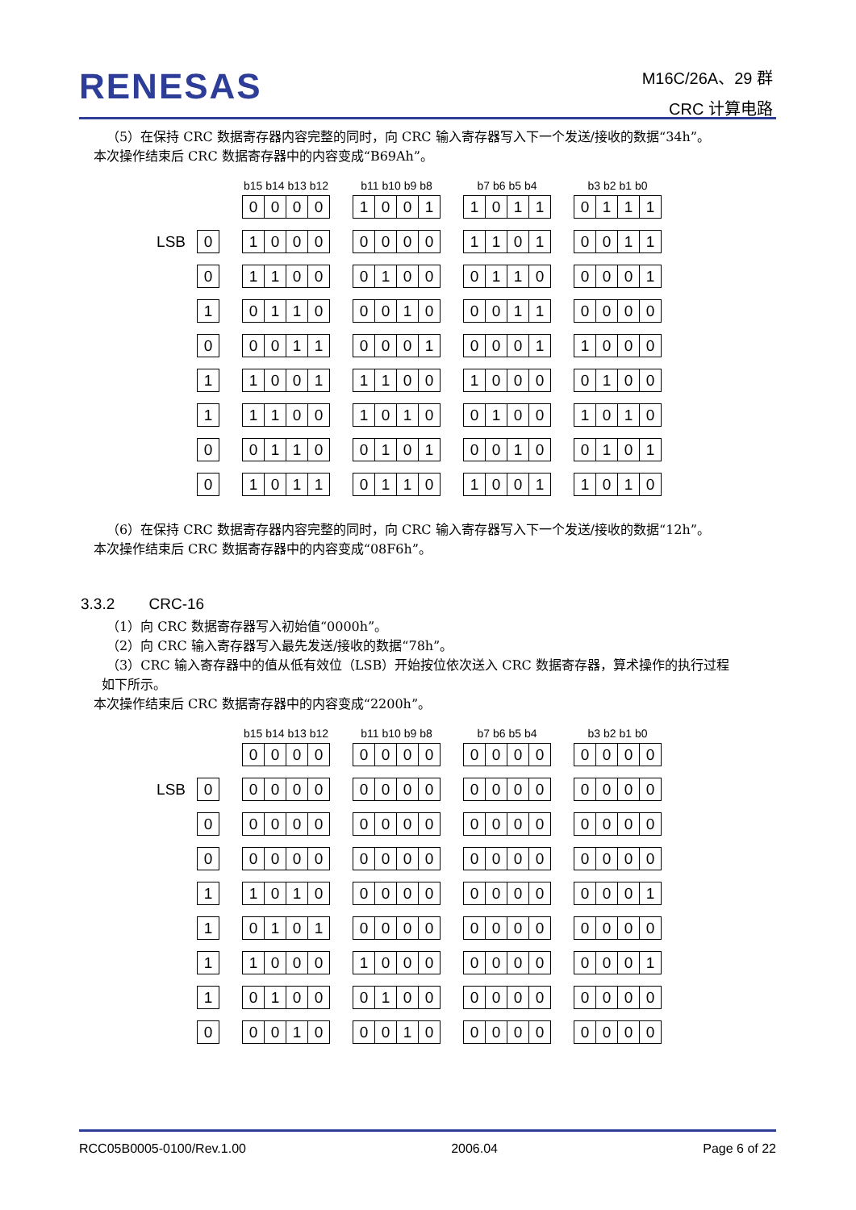RENESAS
M16C/26A、29 群
CRC 计算电路
（5）在保持 CRC 数据寄存器内容完整的同时，向 CRC 输入寄存器写入下一个发送/接收的数据“34h”。
本次操作结束后 CRC 数据寄存器中的内容变成“B69Ah”。
| | | | b15 b14 b13 b12 | | | | | b11 b10 b9 b8 | | | | | b7 b6 b5 b4 | | | | | b3 b2 b1 b0 | | | |
| --- | --- | --- | --- | --- | --- | --- | --- | --- | --- | --- | --- | --- | --- | --- | --- | --- | --- | --- | --- | --- | --- |
| | | | 0 | 0 | 0 | 0 | | 1 | 0 | 0 | 1 | | 1 | 0 | 1 | 1 | | 0 | 1 | 1 | 1 |
| LSB | 0 | | 1 | 0 | 0 | 0 | | 0 | 0 | 0 | 0 | | 1 | 1 | 0 | 1 | | 0 | 0 | 1 | 1 |
| | 0 | | 1 | 1 | 0 | 0 | | 0 | 1 | 0 | 0 | | 0 | 1 | 1 | 0 | | 0 | 0 | 0 | 1 |
| | 1 | | 0 | 1 | 1 | 0 | | 0 | 0 | 1 | 0 | | 0 | 0 | 1 | 1 | | 0 | 0 | 0 | 0 |
| | 0 | | 0 | 0 | 1 | 1 | | 0 | 0 | 0 | 1 | | 0 | 0 | 0 | 1 | | 1 | 0 | 0 | 0 |
| | 1 | | 1 | 0 | 0 | 1 | | 1 | 1 | 0 | 0 | | 1 | 0 | 0 | 0 | | 0 | 1 | 0 | 0 |
| | 1 | | 1 | 1 | 0 | 0 | | 1 | 0 | 1 | 0 | | 0 | 1 | 0 | 0 | | 1 | 0 | 1 | 0 |
| | 0 | | 0 | 1 | 1 | 0 | | 0 | 1 | 0 | 1 | | 0 | 0 | 1 | 0 | | 0 | 1 | 0 | 1 |
| | 0 | | 1 | 0 | 1 | 1 | | 0 | 1 | 1 | 0 | | 1 | 0 | 0 | 1 | | 1 | 0 | 1 | 0 |
（6）在保持 CRC 数据寄存器内容完整的同时，向 CRC 输入寄存器写入下一个发送/接收的数据“12h”。
本次操作结束后 CRC 数据寄存器中的内容变成“08F6h”。
3.3.2 CRC-16
（1）向 CRC 数据寄存器写入初始值“0000h”。
（2）向 CRC 输入寄存器写入最先发送/接收的数据“78h”。
（3）CRC 输入寄存器中的值从低有效位（LSB）开始按位依次送入 CRC 数据寄存器，算术操作的执行过程
如下所示。
本次操作结束后 CRC 数据寄存器中的内容变成“2200h”。
| | | | b15 b14 b13 b12 | | | | | b11 b10 b9 b8 | | | | | b7 b6 b5 b4 | | | | | b3 b2 b1 b0 | | | |
| --- | --- | --- | --- | --- | --- | --- | --- | --- | --- | --- | --- | --- | --- | --- | --- | --- | --- | --- | --- | --- | --- |
| | | | 0 | 0 | 0 | 0 | | 0 | 0 | 0 | 0 | | 0 | 0 | 0 | 0 | | 0 | 0 | 0 | 0 |
| LSB | 0 | | 0 | 0 | 0 | 0 | | 0 | 0 | 0 | 0 | | 0 | 0 | 0 | 0 | | 0 | 0 | 0 | 0 |
| | 0 | | 0 | 0 | 0 | 0 | | 0 | 0 | 0 | 0 | | 0 | 0 | 0 | 0 | | 0 | 0 | 0 | 0 |
| | 0 | | 0 | 0 | 0 | 0 | | 0 | 0 | 0 | 0 | | 0 | 0 | 0 | 0 | | 0 | 0 | 0 | 0 |
| | 1 | | 1 | 0 | 1 | 0 | | 0 | 0 | 0 | 0 | | 0 | 0 | 0 | 0 | | 0 | 0 | 0 | 1 |
| | 1 | | 0 | 1 | 0 | 1 | | 0 | 0 | 0 | 0 | | 0 | 0 | 0 | 0 | | 0 | 0 | 0 | 0 |
| | 1 | | 1 | 0 | 0 | 0 | | 1 | 0 | 0 | 0 | | 0 | 0 | 0 | 0 | | 0 | 0 | 0 | 1 |
| | 1 | | 0 | 1 | 0 | 0 | | 0 | 1 | 0 | 0 | | 0 | 0 | 0 | 0 | | 0 | 0 | 0 | 0 |
| | 0 | | 0 | 0 | 1 | 0 | | 0 | 0 | 1 | 0 | | 0 | 0 | 0 | 0 | | 0 | 0 | 0 | 0 |
RCC05B0005-0100/Rev.1.00 2006.04 Page 6 of 22